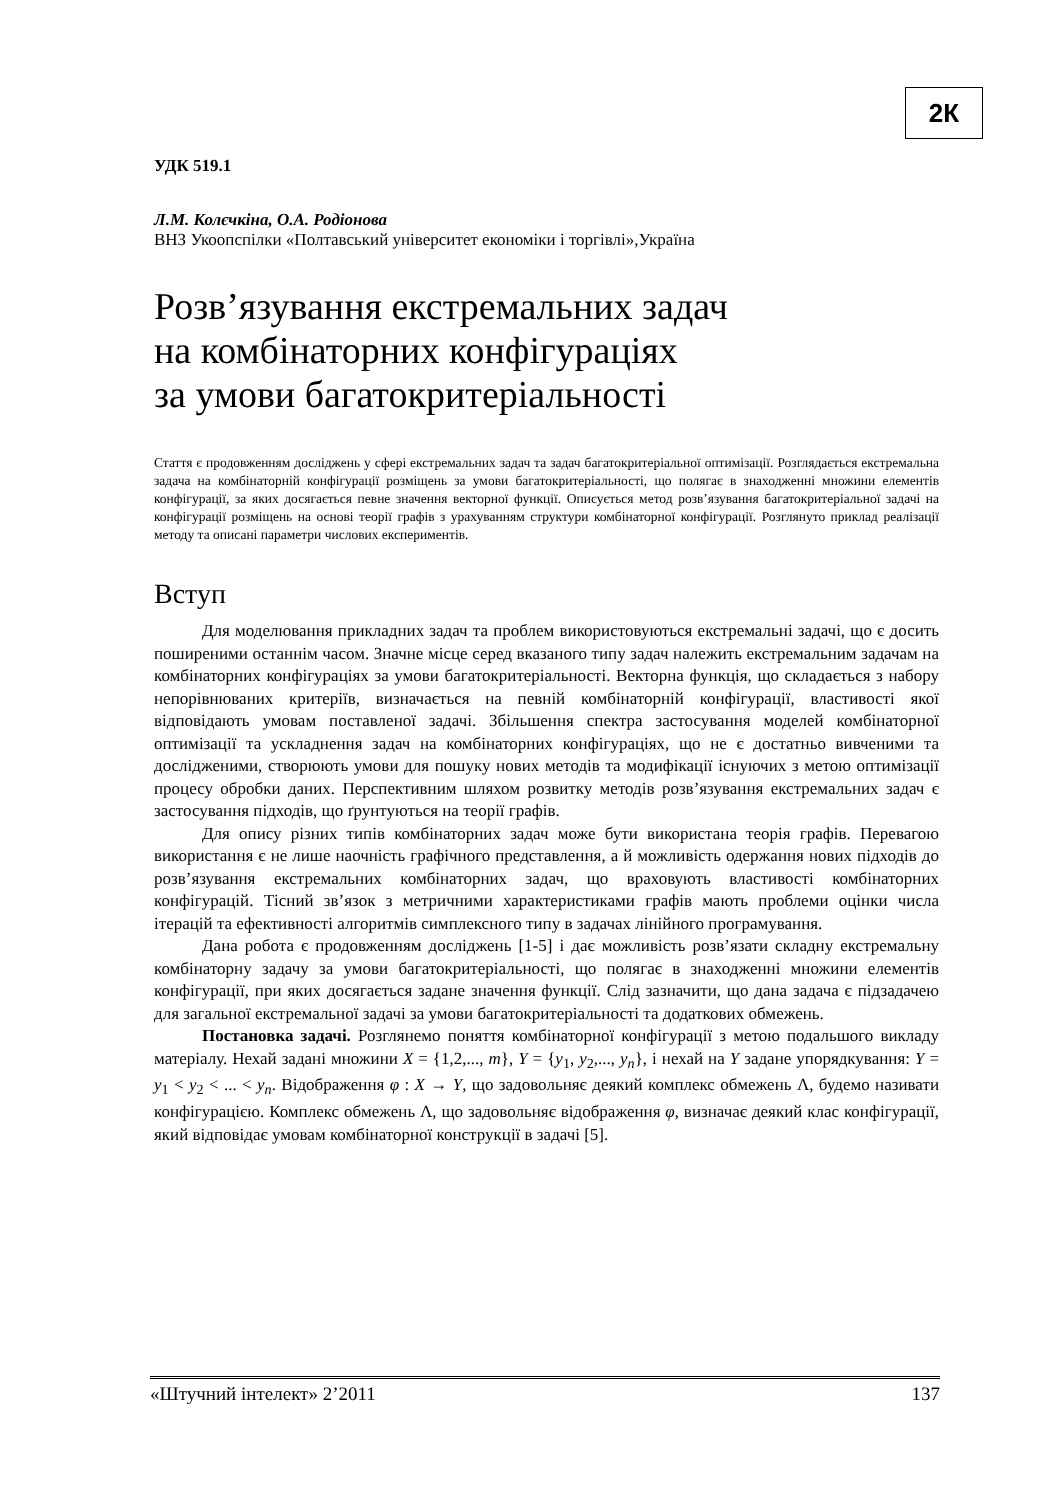2К
УДК 519.1
Л.М. Колєчкіна, О.А. Родіонова
ВНЗ Укоопспілки «Полтавський університет економіки і торгівлі»,Україна
Розв’язування екстремальних задач
на комбінаторних конфігураціях
за умови багатокритеріальності
Стаття є продовженням досліджень у сфері екстремальних задач та задач багатокритеріальної оптимізації. Розглядається екстремальна задача на комбінаторній конфігурації розміщень за умови багатокритеріальності, що полягає в знаходженні множини елементів конфігурації, за яких досягається певне значення векторної функції. Описується метод розв’язування багатокритеріальної задачі на конфігурації розміщень на основі теорії графів з урахуванням структури комбінаторної конфігурації. Розглянуто приклад реалізації методу та описані параметри числових експериментів.
Вступ
Для моделювання прикладних задач та проблем використовуються екстремальні задачі, що є досить поширеними останнім часом. Значне місце серед вказаного типу задач належить екстремальним задачам на комбінаторних конфігураціях за умови багатокритеріальності. Векторна функція, що складається з набору непорівнюваних критеріїв, визначається на певній комбінаторній конфігурації, властивості якої відповідають умовам поставленої задачі. Збільшення спектра застосування моделей комбінаторної оптимізації та ускладнення задач на комбінаторних конфігураціях, що не є достатньо вивченими та дослідженими, створюють умови для пошуку нових методів та модифікації існуючих з метою оптимізації процесу обробки даних. Перспективним шляхом розвитку методів розв’язування екстремальних задач є застосування підходів, що ґрунтуються на теорії графів.
Для опису різних типів комбінаторних задач може бути використана теорія графів. Перевагою використання є не лише наочність графічного представлення, а й можливість одержання нових підходів до розв’язування екстремальних комбінаторних задач, що враховують властивості комбінаторних конфігурацій. Тісний зв’язок з метричними характеристиками графів мають проблеми оцінки числа ітерацій та ефективності алгоритмів симплексного типу в задачах лінійного програмування.
Дана робота є продовженням досліджень [1-5] і дає можливість розв’язати складну екстремальну комбінаторну задачу за умови багатокритеріальності, що полягає в знаходженні множини елементів конфігурації, при яких досягається задане значення функції. Слід зазначити, що дана задача є підзадачею для загальної екстремальної задачі за умови багатокритеріальності та додаткових обмежень.
Постановка задачі. Розглянемо поняття комбінаторної конфігурації з метою подальшого викладу матеріалу. Нехай задані множини X = {1,2,..., m}, Y = {y<sub>1</sub>, y<sub>2</sub>,..., y<sub>n</sub>}, і нехай на Y задане упорядкування: Y = y<sub>1</sub> < y<sub>2</sub> < ... < y<sub>n</sub>. Відображення φ : X → Y, що задовольняє деякий комплекс обмежень Λ, будемо називати конфігурацією. Комплекс обмежень Λ, що задовольняє відображення φ, визначає деякий клас конфігурації, який відповідає умовам комбінаторної конструкції в задачі [5].
«Штучний інтелект» 2’2011 137